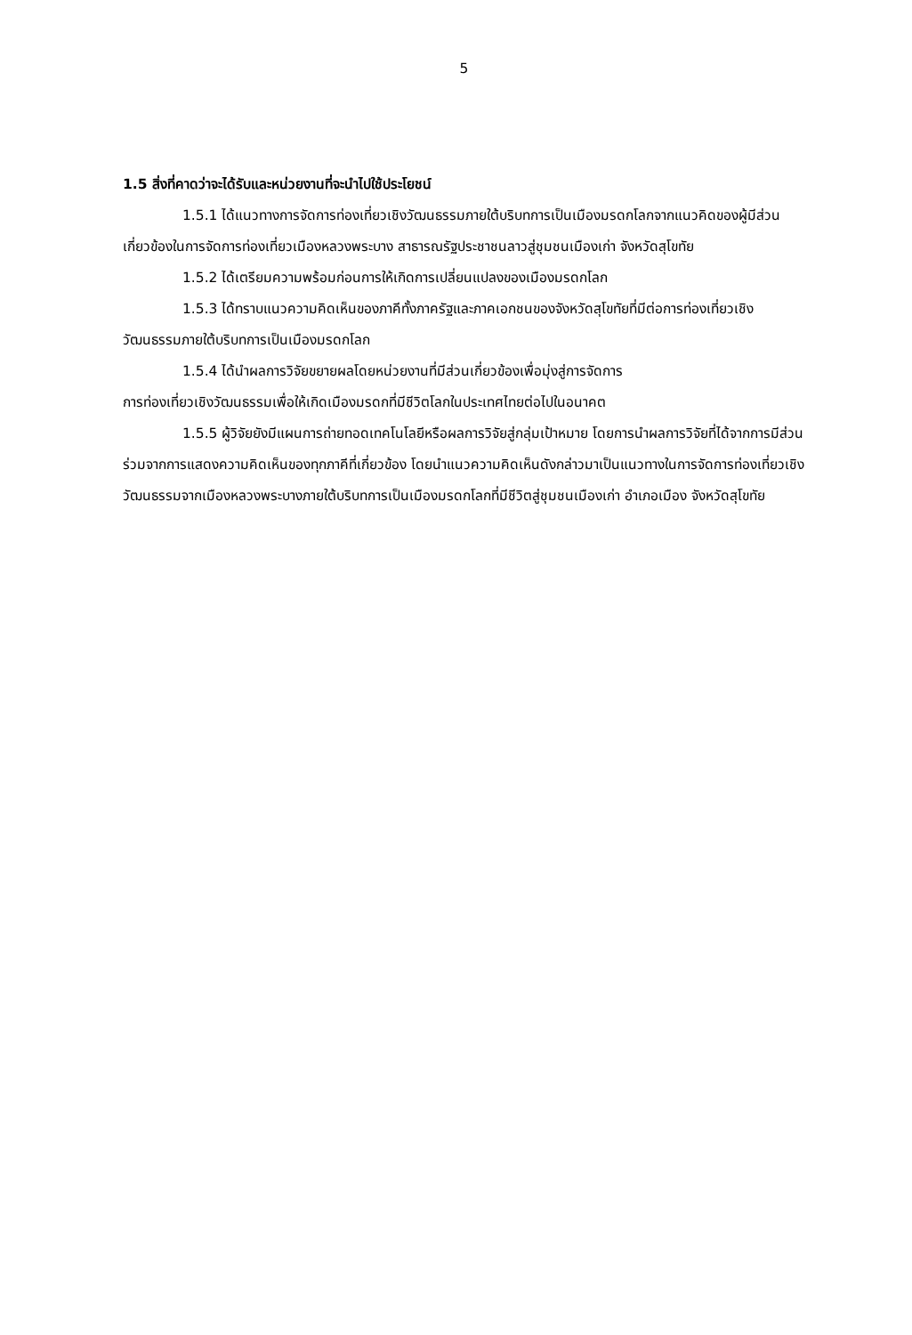5
1.5 สิ่งที่คาดว่าจะได้รับและหน่วยงานที่จะนำไปใช้ประโยชน์
1.5.1 ได้แนวทางการจัดการท่องเที่ยวเชิงวัฒนธรรมภายใต้บริบทการเป็นเมืองมรดกโลกจากแนวคิดของผู้มีส่วนเกี่ยวข้องในการจัดการท่องเที่ยวเมืองหลวงพระบาง สาธารณรัฐประชาชนลาวสู่ชุมชนเมืองเก่า จังหวัดสุโขทัย
1.5.2 ได้เตรียมความพร้อมก่อนการให้เกิดการเปลี่ยนแปลงของเมืองมรดกโลก
1.5.3 ได้ทราบแนวความคิดเห็นของภาคีทั้งภาครัฐและภาคเอกชนของจังหวัดสุโขทัยที่มีต่อการท่องเที่ยวเชิงวัฒนธรรมภายใต้บริบทการเป็นเมืองมรดกโลก
1.5.4 ได้นำผลการวิจัยขยายผลโดยหน่วยงานที่มีส่วนเกี่ยวข้องเพื่อมุ่งสู่การจัดการ
การท่องเที่ยวเชิงวัฒนธรรมเพื่อให้เกิดเมืองมรดกที่มีชีวิตโลกในประเทศไทยต่อไปในอนาคต
1.5.5 ผู้วิจัยยังมีแผนการถ่ายทอดเทคโนโลยีหรือผลการวิจัยสู่กลุ่มเป้าหมาย โดยการนำผลการวิจัยที่ได้จากการมีส่วนร่วมจากการแสดงความคิดเห็นของทุกภาคีที่เกี่ยวข้อง โดยนำแนวความคิดเห็นดังกล่าวมาเป็นแนวทางในการจัดการท่องเที่ยวเชิงวัฒนธรรมจากเมืองหลวงพระบางภายใต้บริบทการเป็นเมืองมรดกโลกที่มีชีวิตสู่ชุมชนเมืองเก่า อำเภอเมือง จังหวัดสุโขทัย